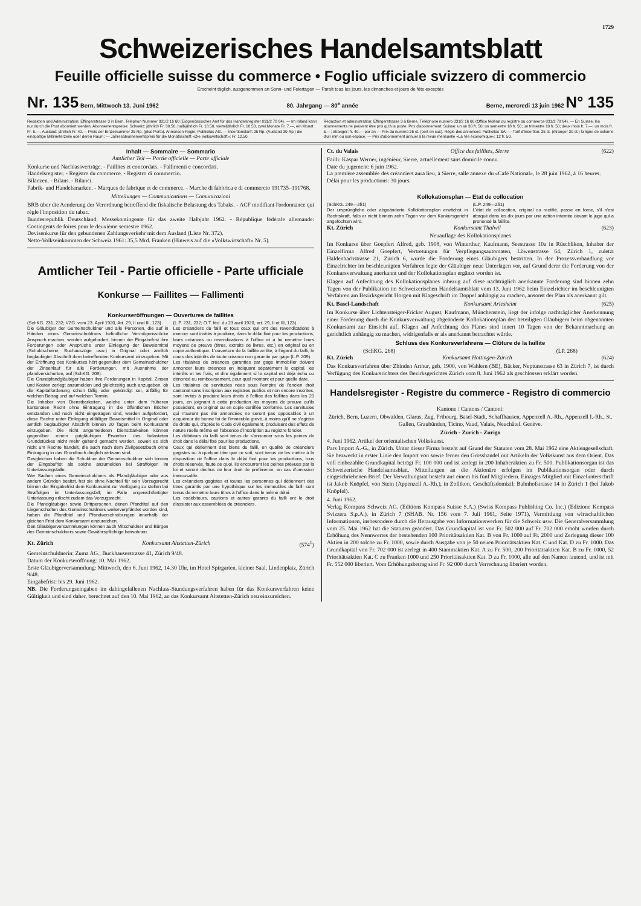1729
Schweizerisches Handelsamtsblatt
Feuille officielle suisse du commerce • Foglio ufficiale svizzero di commercio
Erscheint täglich, ausgenommen an Sonn- und Feiertagen — Paraît tous les jours, les dimanches et jours de fête exceptés
Nr. 135 Bern, Mittwoch 13. Juni 1962 80. Jahrgang — 80<sup>e</sup> année Berne, mercredi 13 juin 1962 N° 135
Redaktion und Administration: Effingerstrasse 3 in Bern. Telephon Nummer 031/2 16 60 (Eidgenössisches Amt für das Handelsregister 031/2 78 64). — Im Inland kann nur durch die Post abonniert werden. Abonnementspreise: Schweiz: jährlich Fr. 30.50, halbjährlich Fr. 18.50, vierteljährlich Fr. 10.50, zwei Monate Fr. 7.—, ein Monat Fr. 5.—, Ausland: jährlich Fr. 40.— Preis der Einzelnummer 25 Rp. (plus Porto). Annoncen-Regie: Publicitas AG. — Insertionstarif: 25 Rp. (Ausland 30 Rp.) die einspaltige Millimeterzeile oder deren Raum; — Jahresabonnementspreis für die Monatsschrift «Die Volkswirtschaft»: Fr. 12.50.
Rédaction et administration: Effingerstrasse 3 à Berne. Téléphone numéro 031/2 16 60 (Office fédéral du registre du commerce 031/2 78 64). — En Suisse, les abonnements ne peuvent être pris qu'à la poste. Prix d'abonnement: Suisse: un an 30 fr. 50; un semestre 18 fr. 50; un trimestre 10 fr. 50; deux mois fr. 7.—; un mois fr. 5.—; étranger: fr. 40.— par an — Prix du numéro 25 ct. (port en sus). Régie des annonces: Publicitas SA. — Tarif d'insertion: 25 ct. (étranger 30 ct.) la ligne de colonne d'un mm ou son espace. — Prix d'abonnement annuel à la revue mensuelle «La Vie économique»: 12 fr. 50.
Inhalt — Sommaire — Sommario
Amtlicher Teil — Partie officielle — Parte ufficiale
Konkurse und Nachlassverträge. - Faillites et concordats. - Fallimenti e concordati.
Handelsregister. - Registre du commerce. - Registro di commercio.
Bilanzen. - Bilans. - Bilanci.
Fabrik- und Handelsmarken. - Marques de fabrique et de commerce. - Marche di fabbrica e di commercio 191735–191768.
Mitteilungen — Communications — Comunicazioni
BRB über die Aenderung der Verordnung betreffend die fiskalische Belastung des Tabaks. - ACF modifiant l'ordonnance qui règle l'imposition du tabac.
Bundesrepublik Deutschland: Messekontingente für das zweite Halbjahr 1962. - République fédérale allemande: Contingents de foires pour le deuxième semestre 1962.
Devisenkurse für den gebundenen Zahlungsverkehr mit dem Ausland (Liste Nr. 372).
Netto-Volkseinkommen der Schweiz 1961: 35,5 Mrd. Franken (Hinweis auf die «Volkswirtschaft» Nr. 5).
Amtlicher Teil - Partie officielle - Parte ufficiale
Konkurse — Faillites — Fallimenti
Konkurseröffnungen — Ouvertures de faillites
(SchKG. 231, 232; VZG. vom 23. April 1920, Art. 29, II und III, 123)
Die Gläubiger der Gemeinschuldner und alle Personen, die auf in Händen eines Gemeinschuldners befindliche Vermögensstücke Anspruch machen, werden aufgefordert, binnen der Eingabefrist ihre Forderungen oder Ansprüche unter Einlegung der Beweismittel (Schuldscheine, Buchauszüge usw.) in Original oder amtlich beglaubigter Abschrift dem betreffenden Konkursamt einzugeben. Mit der Eröffnung des Konkurses hört gegenüber dem Gemeinschuldner der Zinsenlauf für alle Forderungen, mit Ausnahme der pfandversicherten, auf (SchKG. 209).
Die Grundpfandgläubiger haben ihre Forderungen in Kapital, Zinsen und Kosten zerlegt anzumelden und gleichzeitig auch anzugeben, ob die Kapitalforderung schon fällig oder gekündigt sei, allfällig für welchen Betrag und auf welchen Termin.
Die Inhaber von Dienstbarkeiten, welche unter dem früheren kantonalen Recht ohne Eintragung in die öffentlichen Bücher entstanden und noch nicht eingetragen sind, werden aufgefordert, diese Rechte unter Einlegung allfälliger Beweismittel in Original oder amtlich beglaubigter Abschrift binnen 20 Tagen beim Konkursamt einzugeben. Die nicht angemeldeten Dienstbarkeiten können gegenüber einem gutgläubigen Erwerber des belasteten Grundstückes nicht mehr geltend gemacht werden, soweit es sich nicht um Rechte handelt, die auch nach dem Zivilgesetzbuch ohne Eintragung in das Grundbuch dinglich wirksam sind.
Desgleichen haben die Schuldner der Gemeinschuldner sich binnen der Eingabefrist als solche anzumelden bei Straffolgen im Unterlassungsfalle.
Wer Sachen eines Gemeinschuldners als Pfandgläubiger oder aus andern Gründen besitzt, hat sie ohne Nachteil für sein Vorzugsrecht binnen der Eingabefrist dem Konkursamt zur Verfügung zu stellen bei Straffolgen im Unterlassungsfall; im Falle ungerechtfertigter Unterlassung erlischt zudem das Vorzugsrecht.
Die Pfandgläubiger sowie Drittpersonen, denen Pfandtitel auf den Liegenschaften des Gemeinschuldners weiterverpfändet worden sind, haben die Pfandtitel und Pfandverschreibungen innerhalb der gleichen Frist dem Konkursamt einzureichen.
Den Gläubigerversammlungen können auch Mitschuldner und Bürgen des Gemeinschuldners sowie Gewährspflichtige beiwohnen.
(L.P. 231, 232; O.T. féd. du 23 avril 1920, art. 29, II et III, 123)
Les créanciers du failli et tous ceux qui ont des revendications à exercer sont invités à produire, dans le délai fixé pour les productions, leurs créances ou revendications à l'office et à lui remettre leurs moyens de preuve (titres, extraits de livres, etc.) en original ou en copie authentique. L'ouverture de la faillite arrête, à l'égard du failli, le cours des intérêts de toute créance non garantie par gage (L.P. 209).
Les titulaires de créances garanties par gage immobilier doivent annoncer leurs créances en indiquant séparément le capital, les intérêts et les frais, et dire également si le capital est déjà échu ou dénoncé eu remboursement, pour quel montant et pour quelle date.
Les titulaires de servitudes nées sous l'empire de l'ancien droit cantonal sans inscription aux registres publics et non encore inscrites, sont invités à produire leurs droits à l'office des faillites dans les 20 jours, en joignant à cette production les moyens de preuve qu'ils possèdent, en original ou en copie certifiée conforme. Les servitudes qui n'auront pas été annoncées ne seront pas opposables à un acquéreur de bonne foi de l'immeuble grevé, à moins qu'il ne s'agisse de droits qui, d'après le Code civil également, produisent des effets de nature réelle même en l'absence d'inscription au registre foncier.
Les débiteurs du failli sont tenus de s'annoncer sous les peines de droit dans le délai fixé pour les productions.
Ceux qui détiennent des biens du failli, en qualité de créanciers gagistes ou à quelque titre que ce soit, sont tenus de les mettre à la disposition de l'office dans le délai fixé pour les productions, tous droits réservés, faute de quoi, ils encourront les peines prévues par la loi et seront déchus de leur droit de préférence, en cas d'omission inexcusable.
Les créanciers gagistes et toutes les personnes qui détiennent des titres garantis par une hypothèque sur les immeubles du failli sont tenus de remettre leurs titres à l'office dans le même délai.
Les codébiteurs, cautions et autres garants du failli ont le droit d'assister aux assemblées de créanciers.
Kt. Zürich Konkursamt Altstetten-Zürich (574<sup>1</sup>)
Gemeinschuldnerin: Zuma AG., Buckhauserstrasse 41, Zürich 9/48.
Datum der Konkurseröffnung: 10. Mai 1962.
Erste Gläubigerversammlung: Mittwoch, den 6. Juni 1962, 14.30 Uhr, im Hotel Spirgarten, kleiner Saal, Lindenplatz, Zürich 9/48.
Eingabefrist: bis 29. Juni 1962.
NB. Die Forderungseingaben im dahingefallenen Nachlass-Stundungsverfahren haben für das Konkursverfahren keine Gültigkeit und sind daher, berechnet auf den 10. Mai 1962, an das Konkursamt Altstetten-Zürich neu einzureichen.
Ct. du Valais Office des faillites, Sierre (622)
Failli: Kaspar Werner, ingénieur, Sierre, actuellement sans domicile connu.
Date du jugement: 6 juin 1962.
La première assemblée des créanciers aura lieu, à Sierre, salle annexe du «Café National», le 28 juin 1962, à 16 heures.
Délai pour les productions: 30 jours.
Kollokationsplan — Etat de collocation
(SchKG. 249—251)
Der ursprüngliche oder abgeänderte Kollokationsplan erwächst in Rechtskraft, falls er nicht binnen zehn Tagen vor dem Konkursgericht angefochten wird.
(L.P. 249—251)
L'état de collocation, original ou rectifié, passe en force, s'il n'est attaqué dans les dix jours par une action intentée devant le juge qui a prononcé la faillite.
Kt. Zürich Konkursamt Thalwil (623)
Neuauflage des Kollokationsplanes
Im Konkurse über Goepfert Alfred, geb. 1908, von Winterthur, Kaufmann, Seestrasse 10a in Rüschlikon, Inhaber der Einzelfirma Alfred Goepfert, Vertretungen für Verpflegungsautomaten, Löwenstrasse 64, Zürich 1, zuletzt Haldenbachstrasse 21, Zürich 6, wurde die Forderung eines Gläubigers bestritten. In der Prozessverhandlung vor Einzelrichter im beschleunigten Verfahren legte der Gläubiger neue Unterlagen vor, auf Grund derer die Forderung von der Konkursverwaltung anerkannt und der Kollokationsplan ergänzt worden ist.
Klagen auf Anfechtung des Kollokationsplanes inbezug auf diese nachträglich anerkannte Forderung sind binnen zehn Tagen von der Publikation im Schweizerischen Handelsamtsblatt vom 13. Juni 1962 beim Einzelrichter im beschleunigten Verfahren am Bezirksgericht Horgen mit Klageschrift im Doppel anhängig zu machen, ansonst der Plan als anerkannt gilt.
Kt. Basel-Landschaft Konkursamt Arlesheim (625)
Im Konkurse über Lichtensteiger-Fricker August, Kaufmann, Münchenstein, liegt der infolge nachträglicher Anerkennung einer Forderung durch die Konkursverwaltung abgeänderte Kollokationsplan den beteiligten Gläubigern beim obgenannten Konkursamt zur Einsicht auf. Klagen auf Anfechtung des Planes sind innert 10 Tagen von der Bekanntmachung an gerichtlich anhängig zu machen, widrigenfalls er als anerkannt betrachtet würde.
Schluss des Konkursverfahrens — Clôture de la faillite
(SchKG. 268) (LP. 268)
Kt. Zürich Konkursamt Hottingen-Zürich (624)
Das Konkursverfahren über Zbinden Arthur, geb. 1900, von Wahlern (BE), Bäcker, Neptunstrasse 63 in Zürich 7, ist durch Verfügung des Konkursrichters des Bezirksgerichtes Zürich vom 8. Juni 1962 als geschlossen erklärt worden.
Handelsregister - Registre du commerce - Registro di commercio
Kantone / Cantons / Cantoni:
Zürich, Bern, Luzern, Obwalden, Glarus, Zug, Fribourg, Basel-Stadt, Schaffhausen, Appenzell A.-Rh., Appenzell I.-Rh., St. Gallen, Graubünden, Ticino, Vaud, Valais, Neuchâtel. Genève.
Zürich - Zurich - Zurigo
4. Juni 1962. Artikel der orientalischen Volkskunst.
Pars Import A.-G., in Zürich. Unter dieser Firma besteht auf Grund der Statuten vom 28. Mai 1962 eine Aktiengesellschaft. Sie bezweckt in erster Linie den Import von sowie ferner den Grosshandel mit Artikeln der Volkskunst aus dem Orient. Das voll einbezahlte Grundkapital beträgt Fr. 100 000 und ist zerlegt in 200 Inhaberaktien zu Fr. 500. Publikationsorgan ist das Schweizerische Handelsamtsblatt. Mitteilungen an die Aktionäre erfolgen im Publikationsorgan oder durch eingeschriebenen Brief. Der Verwaltungsrat besteht aus einem bis fünf Mitgliedern. Einziges Mitglied mit Einzelunterschrift ist Jakob Knöpfel, von Stein (Appenzell A.-Rh.), in Zollikon. Geschäftsdomizil: Bahnhofstrasse 14 in Zürich 1 (bei Jakob Knöpfel).
4. Juni 1962.
Verlag Kompass Schweiz AG. (Editions Kompass Suisse S.A.) (Swiss Kompass Publishing Co. Inc.) (Edizione Kompass Svizzera S.p.A.), in Zürich 7 (SHAB. Nr. 156 vom 7. Juli 1961, Seite 1971), Vermittlung von wirtschaftlichen Informationen, insbesondere durch die Herausgabe von Informationswerken für die Schweiz usw. Die Generalversammlung vom 25. Mai 1962 hat die Statuten geändert. Das Grundkapital ist von Fr. 502 000 auf Fr. 702 000 erhöht worden durch Erhöhung des Nennwertes der bestehenden 100 Prioritätsaktien Kat. B von Fr. 1000 auf Fr. 2000 und Zerlegung dieser 100 Aktien in 200 solche zu Fr. 1000, sowie durch Ausgabe von je 50 neuen Prioritätsaktien Kat. C und Kat. D zu Fr. 1000. Das Grundkapital von Fr. 702 000 ist zerlegt in 400 Stammaktien Kat. A zu Fr. 500, 200 Prioritätsaktien Kat. B zu Fr. 1000, 52 Prioritätsaktien Kat. C zu Franken 1000 und 250 Prioritätsaktien Kat. D zu Fr. 1000, alle auf den Namen lautend, und ist mit Fr. 552 000 liberiert. Vom Erhöhungsbetrag sind Fr. 92 000 durch Verrechnung liberiert worden.